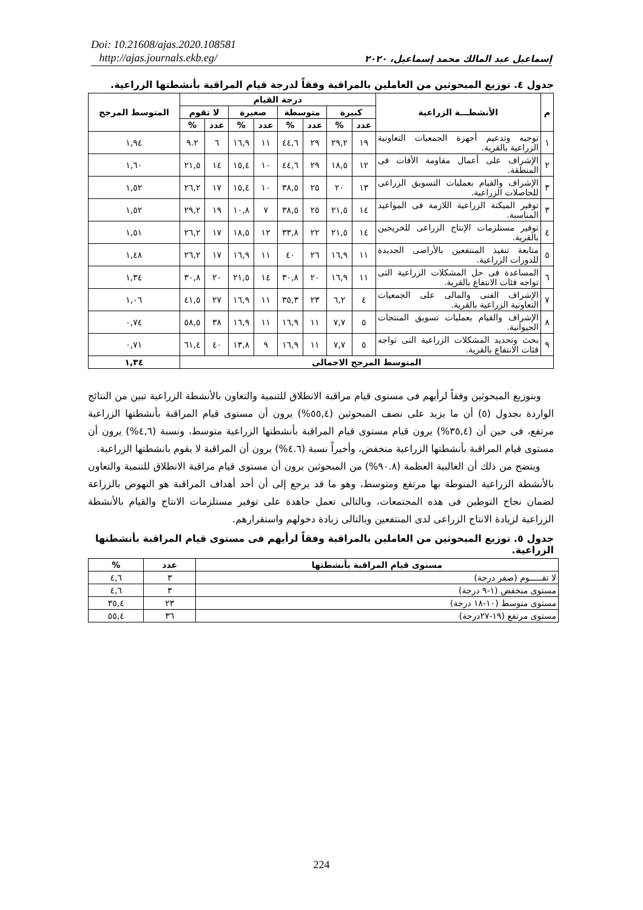Doi: 10.21608/ajas.2020.108581
http://ajas.journals.ekb.eg/
إسماعيل عبد المالك محمد إسماعيل، ٢٠٢٠
جدول ٤. توزيع المبحوثين من العاملين بالمراقبة وفقاً لدرجة قيام المراقبة بأنشطتها الزراعية.
| م | الأنشطـــة الزراعية | درجة القيام | | | | | | | | المتوسط المرجح |
| --- | --- | --- | --- | --- | --- | --- | --- | --- | --- | --- |
| | | كبيرة | | متوسطة | | صغيرة | | لا تقوم | | |
| | | عدد | % | عدد | % | عدد | % | عدد | % | |
| ١ | توجيه وتدعيم أجهزة الجمعيات التعاونية الزراعية بالقرية. | ١٩ | ٢٩,٢ | ٢٩ | ٤٤,٦ | ١١ | ١٦,٩ | ٦ | ٩.٢ | ١,٩٤ |
| ٢ | الإشراف على أعمال مقاومة الأفات فى المنطقة. | ١٢ | ١٨,٥ | ٢٩ | ٤٤,٦ | ١٠ | ١٥,٤ | ١٤ | ٢١,٥ | ١,٦٠ |
| ٣ | الإشراف والقيام بعمليات التسويق الزراعى للحاصلات الزراعية. | ١٣ | ٢٠ | ٢٥ | ٣٨,٥ | ١٠ | ١٥,٤ | ١٧ | ٢٦,٢ | ١,٥٢ |
| ٣ | توفير الميكنة الزراعية اللازمة فى المواعيد المناسبة. | ١٤ | ٢١,٥ | ٢٥ | ٣٨,٥ | ٧ | ١٠,٨ | ١٩ | ٢٩,٢ | ١,٥٢ |
| ٤ | توفير مستلزمات الإنتاج الزراعى للخريجين بالقرية. | ١٤ | ٢١,٥ | ٢٢ | ٣٣,٨ | ١٢ | ١٨,٥ | ١٧ | ٢٦,٢ | ١,٥١ |
| ٥ | متابعة تنفيذ المنتفعين بالأراضى الجديدة للدورات الزراعية. | ١١ | ١٦,٩ | ٢٦ | ٤٠ | ١١ | ١٦,٩ | ١٧ | ٢٦,٢ | ١,٤٨ |
| ٦ | المساعدة فى حل المشكلات الزراعية التى تواجه فئات الانتفاع بالقرية. | ١١ | ١٦,٩ | ٢٠ | ٣٠,٨ | ١٤ | ٢١,٥ | ٢٠ | ٣٠,٨ | ١,٣٤ |
| ٧ | الإشراف الفنى والمالى على الجمعيات التعاونية الزراعية بالقرية. | ٤ | ٦,٢ | ٢٣ | ٣٥,٣ | ١١ | ١٦,٩ | ٢٧ | ٤١,٥ | ١,٠٦ |
| ٨ | الإشراف والقيام بعمليات تسويق المنتجات الحيوانية. | ٥ | ٧,٧ | ١١ | ١٦,٩ | ١١ | ١٦,٩ | ٣٨ | ٥٨,٥ | ٠,٧٤ |
| ٩ | بحث وتحديد المشكلات الزراعية التى تواجه فئات الانتفاع بالقرية. | ٥ | ٧,٧ | ١١ | ١٦,٩ | ٩ | ١٣,٨ | ٤٠ | ٦١,٤ | ٠,٧١ |
| المتوسط المرجح الاجمالى | | | | | | | | | | ١,٣٤ |
وبتوزيع المبحوثين وفقاً لرأيهم فى مستوى قيام مراقبة الانطلاق للتنمية والتعاون بالأنشطة الزراعية تبين من النتائج الواردة بجدول (٥) أن ما يزيد على نصف المبحوثين (٥٥,٤%) يرون أن مستوى قيام المراقبة بأنشطتها الزراعية مرتفع، فى حين أن (٣٥,٤%) يرون قيام مستوى قيام المراقبة بأنشطتها الزراعية متوسط، ونسبة (٤,٦%) يرون أن مستوى قيام المراقبة بأنشطتها الزراعية منخفض، وأخيراً نسبة (٤.٦%) يرون أن المراقبة لا يقوم بانشطتها الزراعية.
ويتضح من ذلك أن الغالبية العظمة (٩٠.٨%) من المبحوثين يرون أن مستوى قيام مراقبة الانطلاق للتنمية والتعاون بالأنشطة الزراعية المنوطة بها مرتفع ومتوسط، وهو ما قد يرجع إلى أن أحد أهداف المراقبة هو النهوض بالزراعة لضمان نجاح التوطين فى هذه المجتمعات، وبالتالى تعمل جاهدة على توفير مستلزمات الانتاج والقيام بالأنشطة الزراعية لزيادة الانتاج الزراعى لدى المنتفعين وبالتالى زيادة دخولهم واستقرارهم.
جدول ٥. توزيع المبحوثين من العاملين بالمراقبة وفقاً لرأيهم فى مستوى قيام المراقبة بأنشطتها الزراعية.
| مستوى قيام المراقبة بأنشطتها | عدد | % |
| --- | --- | --- |
| لا تقـــــوم (صفر درجة) | ٣ | ٤,٦ |
| مستوى منخفض (١-٩ درجة) | ٣ | ٤,٦ |
| مستوى متوسط (١٠-١٨ درجة) | ٢٣ | ٣٥,٤ |
| مستوى مرتفع (١٩-٢٧درجة) | ٣٦ | ٥٥,٤ |
224